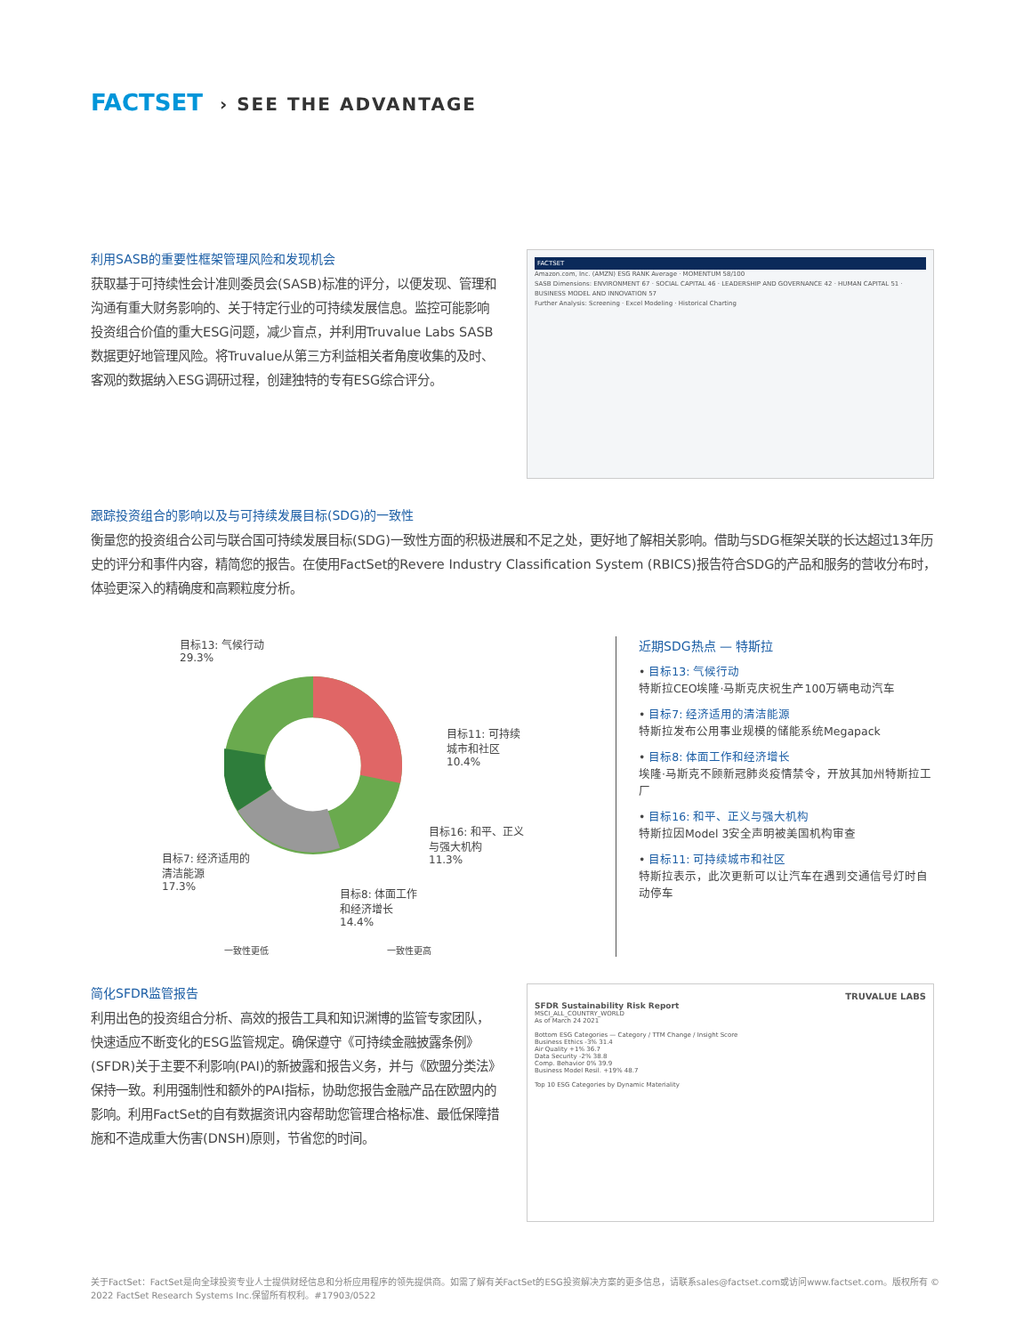FACTSET › SEE THE ADVANTAGE
利用SASB的重要性框架管理风险和发现机会
获取基于可持续性会计准则委员会(SASB)标准的评分，以便发现、管理和沟通有重大财务影响的、关于特定行业的可持续发展信息。监控可能影响投资组合价值的重大ESG问题，减少盲点，并利用Truvalue Labs SASB数据更好地管理风险。将Truvalue从第三方利益相关者角度收集的及时、客观的数据纳入ESG调研过程，创建独特的专有ESG综合评分。
FACTSET
Amazon.com, Inc. (AMZN) ESG RANK Average · MOMENTUM 58/100
SASB Dimensions: ENVIRONMENT 67 · SOCIAL CAPITAL 46 · LEADERSHIP AND GOVERNANCE 42 · HUMAN CAPITAL 51 · BUSINESS MODEL AND INNOVATION 57
Further Analysis: Screening · Excel Modeling · Historical Charting
跟踪投资组合的影响以及与可持续发展目标(SDG)的一致性
衡量您的投资组合公司与联合国可持续发展目标(SDG)一致性方面的积极进展和不足之处，更好地了解相关影响。借助与SDG框架关联的长达超过13年历史的评分和事件内容，精简您的报告。在使用FactSet的Revere Industry Classification System (RBICS)报告符合SDG的产品和服务的营收分布时，体验更深入的精确度和高颗粒度分析。
目标13: 气候行动
29.3%
目标11: 可持续
城市和社区
10.4%
目标16: 和平、正义
与强大机构
11.3%
目标7: 经济适用的
清洁能源
17.3%
目标8: 体面工作
和经济增长
14.4%
一致性更低 一致性更高
近期SDG热点 — 特斯拉
• 目标13: 气候行动
特斯拉CEO埃隆·马斯克庆祝生产100万辆电动汽车
• 目标7: 经济适用的清洁能源
特斯拉发布公用事业规模的储能系统Megapack
• 目标8: 体面工作和经济增长
埃隆·马斯克不顾新冠肺炎疫情禁令，开放其加州特斯拉工厂
• 目标16: 和平、正义与强大机构
特斯拉因Model 3安全声明被美国机构审查
• 目标11: 可持续城市和社区
特斯拉表示，此次更新可以让汽车在遇到交通信号灯时自动停车
简化SFDR监管报告
利用出色的投资组合分析、高效的报告工具和知识渊博的监管专家团队，快速适应不断变化的ESG监管规定。确保遵守《可持续金融披露条例》(SFDR)关于主要不利影响(PAI)的新披露和报告义务，并与《欧盟分类法》保持一致。利用强制性和额外的PAI指标，协助您报告金融产品在欧盟内的影响。利用FactSet的自有数据资讯内容帮助您管理合格标准、最低保障措施和不造成重大伤害(DNSH)原则，节省您的时间。
TRUVALUE LABS
SFDR Sustainability Risk Report
MSCI_ALL_COUNTRY_WORLD
As of March 24 2021
Bottom ESG Categories — Category / TTM Change / Insight Score
Business Ethics -3% 31.4
Air Quality +1% 36.7
Data Security -2% 38.8
Comp. Behavior 0% 39.9
Business Model Resil. +19% 48.7
Top 10 ESG Categories by Dynamic Materiality
关于FactSet：FactSet是向全球投资专业人士提供财经信息和分析应用程序的领先提供商。如需了解有关FactSet的ESG投资解决方案的更多信息，请联系sales@factset.com或访问www.factset.com。版权所有 © 2022 FactSet Research Systems Inc.保留所有权利。#17903/0522